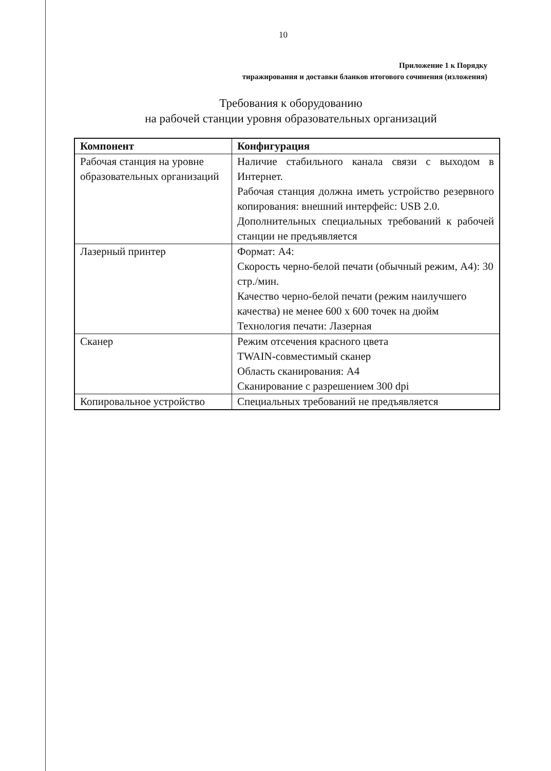10
Приложение 1 к Порядку
тиражирования и доставки бланков итогового сочинения (изложения)
Требования к оборудованию
на рабочей станции уровня образовательных организаций
| Компонент | Конфигурация |
| --- | --- |
| Рабочая станция на уровне образовательных организаций | Наличие стабильного канала связи с выходом в Интернет. Рабочая станция должна иметь устройство резервного копирования: внешний интерфейс: USB 2.0. Дополнительных специальных требований к рабочей станции не предъявляется |
| Лазерный принтер | Формат: А4: Скорость черно-белой печати (обычный режим, А4): 30 стр./мин. Качество черно-белой печати (режим наилучшего качества) не менее 600 х 600 точек на дюйм Технология печати: Лазерная |
| Сканер | Режим отсечения красного цвета TWAIN-совместимый сканер Область сканирования: А4 Сканирование с разрешением 300 dpi |
| Копировальное устройство | Специальных требований не предъявляется |